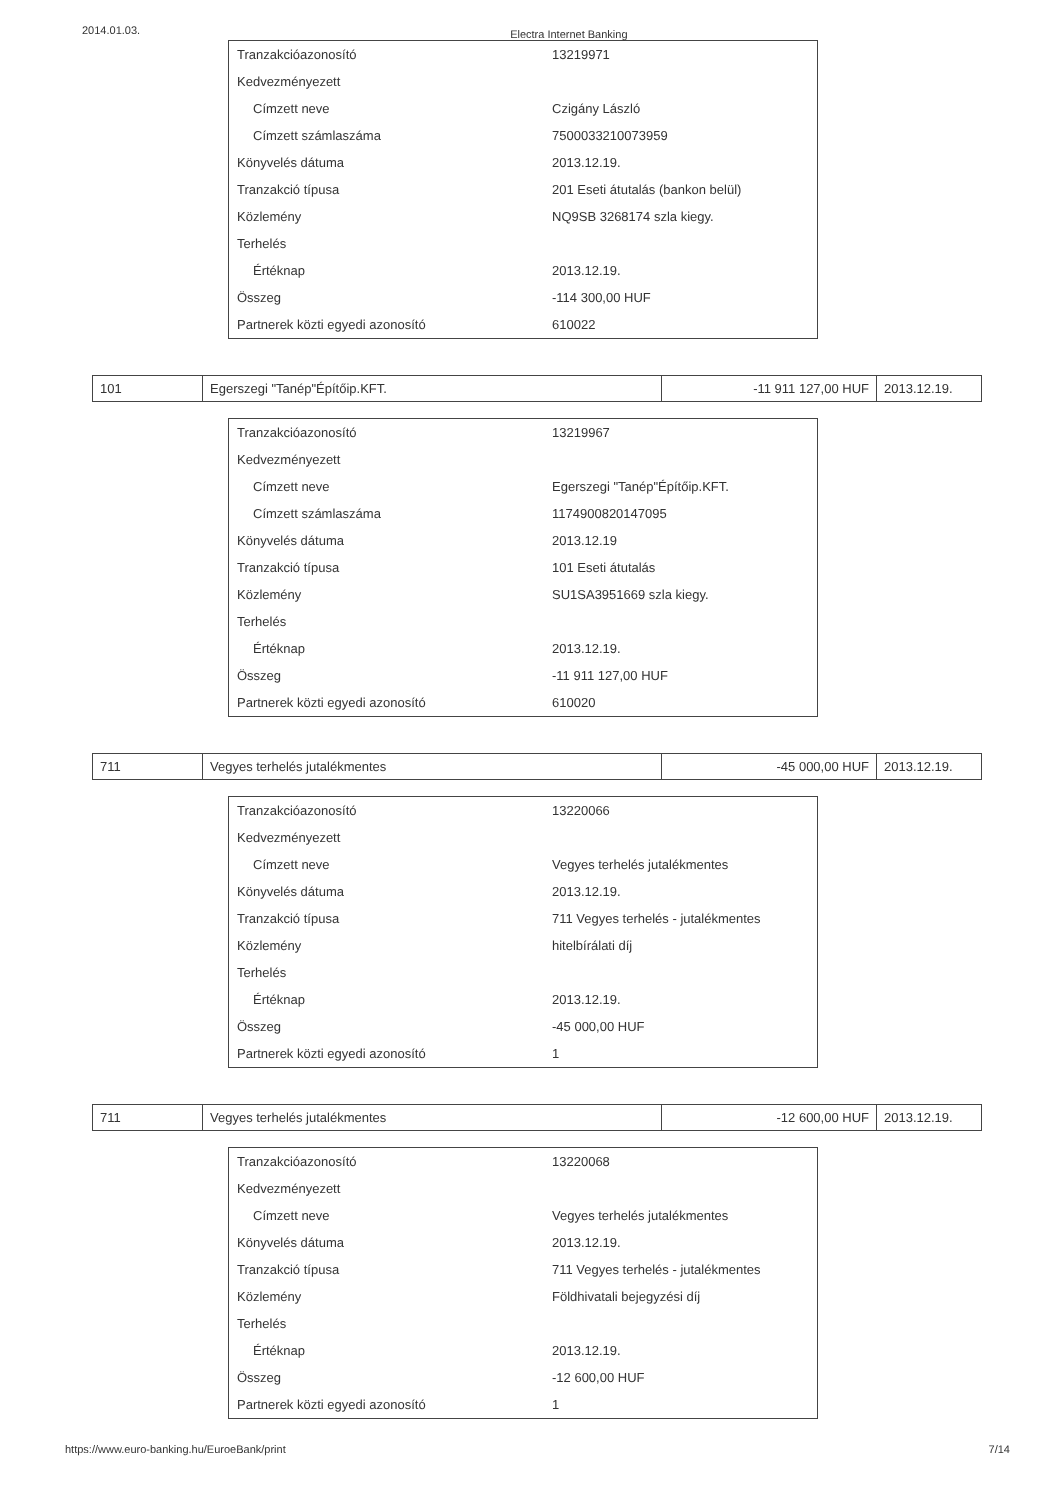2014.01.03. Electra Internet Banking
| Tranzakcióazonosító | 13219971 |
| Kedvezményezett | |
| Címzett neve | Czigány László |
| Címzett számlaszáma | 7500033210073959 |
| Könyvelés dátuma | 2013.12.19. |
| Tranzakció típusa | 201 Eseti átutalás (bankon belül) |
| Közlemény | NQ9SB 3268174 szla kiegy. |
| Terhelés | |
| Értéknap | 2013.12.19. |
| Összeg | -114 300,00 HUF |
| Partnerek közti egyedi azonosító | 610022 |
| 101 | Egerszegi "Tanép"Építőip.KFT. | -11 911 127,00 HUF | 2013.12.19. |
| Tranzakcióazonosító | 13219967 |
| Kedvezményezett | |
| Címzett neve | Egerszegi "Tanép"Építőip.KFT. |
| Címzett számlaszáma | 1174900820147095 |
| Könyvelés dátuma | 2013.12.19 |
| Tranzakció típusa | 101 Eseti átutalás |
| Közlemény | SU1SA3951669 szla kiegy. |
| Terhelés | |
| Értéknap | 2013.12.19. |
| Összeg | -11 911 127,00 HUF |
| Partnerek közti egyedi azonosító | 610020 |
| 711 | Vegyes terhelés jutalékmentes | -45 000,00 HUF | 2013.12.19. |
| Tranzakcióazonosító | 13220066 |
| Kedvezményezett | |
| Címzett neve | Vegyes terhelés jutalékmentes |
| Könyvelés dátuma | 2013.12.19. |
| Tranzakció típusa | 711 Vegyes terhelés - jutalékmentes |
| Közlemény | hitelbírálati díj |
| Terhelés | |
| Értéknap | 2013.12.19. |
| Összeg | -45 000,00 HUF |
| Partnerek közti egyedi azonosító | 1 |
| 711 | Vegyes terhelés jutalékmentes | -12 600,00 HUF | 2013.12.19. |
| Tranzakcióazonosító | 13220068 |
| Kedvezményezett | |
| Címzett neve | Vegyes terhelés jutalékmentes |
| Könyvelés dátuma | 2013.12.19. |
| Tranzakció típusa | 711 Vegyes terhelés - jutalékmentes |
| Közlemény | Földhivatali bejegyzési díj |
| Terhelés | |
| Értéknap | 2013.12.19. |
| Összeg | -12 600,00 HUF |
| Partnerek közti egyedi azonosító | 1 |
https://www.euro-banking.hu/EuroeBank/print 7/14